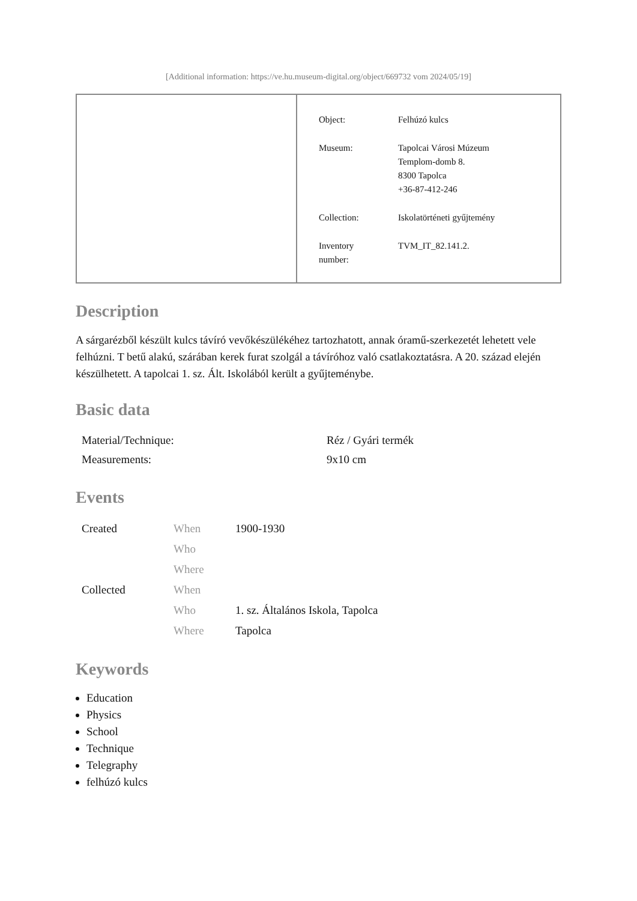[Additional information: https://ve.hu.museum-digital.org/object/669732 vom 2024/05/19]
| Object: | Felhúzó kulcs |
| Museum: | Tapolcai Városi Múzeum Templom-domb 8. 8300 Tapolca +36-87-412-246 |
| Collection: | Iskolatörténeti gyűjtemény |
| Inventory number: | TVM_IT_82.141.2. |
Description
A sárgarézből készült kulcs távíró vevőkészülékéhez tartozhatott, annak óramű-szerkezetét lehetett vele felhúzni. T betű alakú, szárában kerek furat szolgál a távíróhoz való csatlakoztatásra. A 20. század elején készülhetett. A tapolcai 1. sz. Ált. Iskolából került a gyűjteménybe.
Basic data
| Material/Technique: | Réz / Gyári termék |
| Measurements: | 9x10 cm |
Events
| Created | When | 1900-1930 |
| | Who | |
| | Where | |
| Collected | When | |
| | Who | 1. sz. Általános Iskola, Tapolca |
| | Where | Tapolca |
Keywords
Education
Physics
School
Technique
Telegraphy
felhúzó kulcs